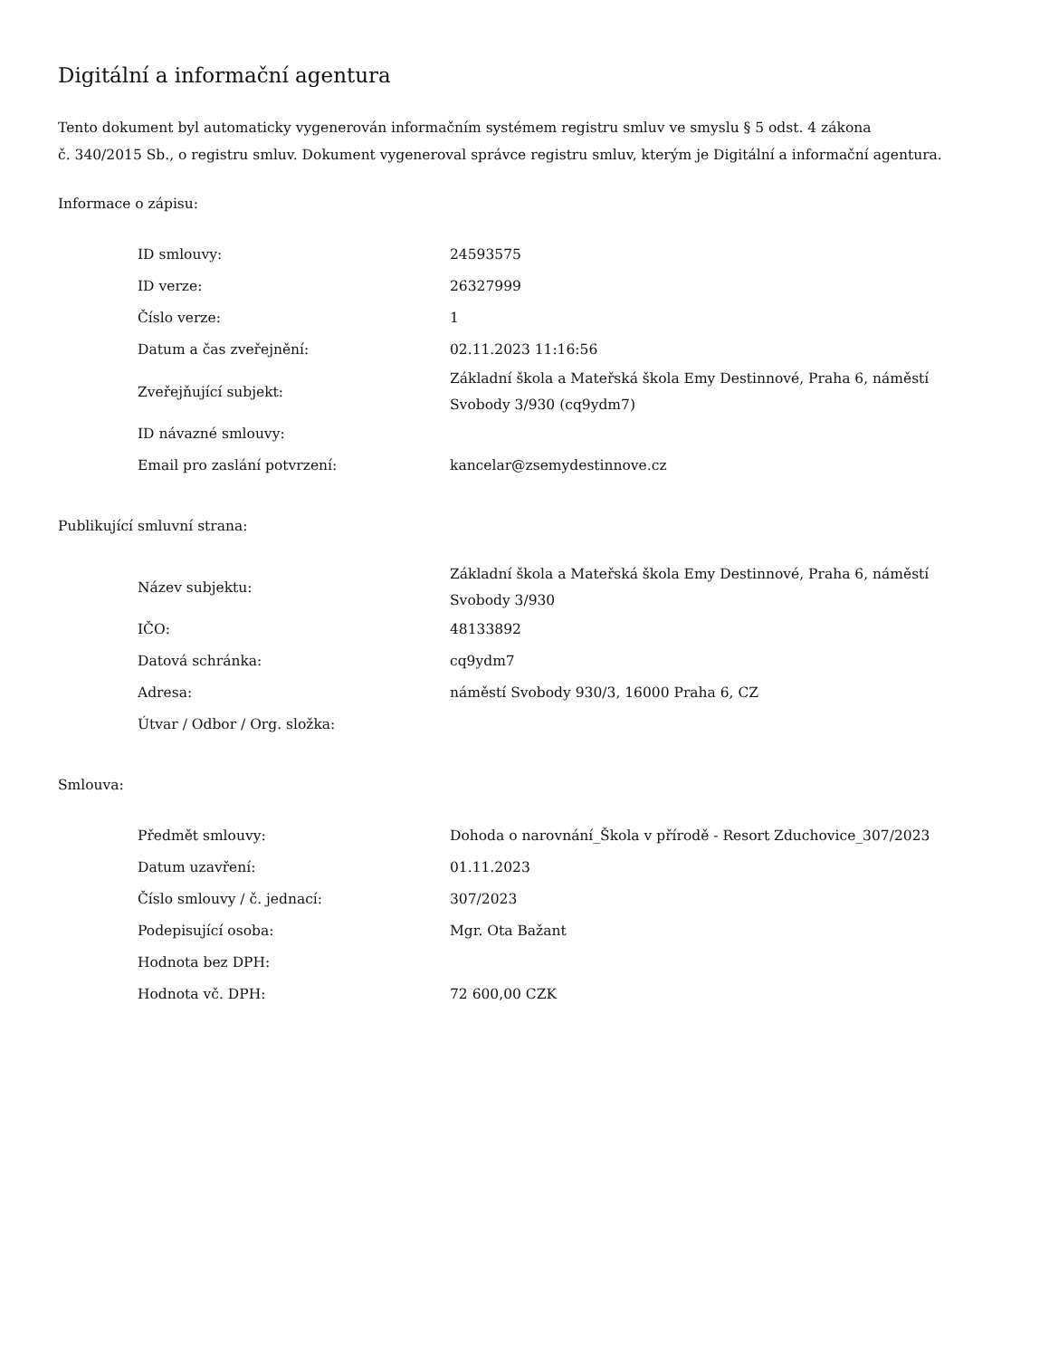Digitální a informační agentura
Tento dokument byl automaticky vygenerován informačním systémem registru smluv ve smyslu § 5 odst. 4 zákona
č. 340/2015 Sb., o registru smluv. Dokument vygeneroval správce registru smluv, kterým je Digitální a informační agentura.
Informace o zápisu:
| ID smlouvy: | 24593575 |
| ID verze: | 26327999 |
| Číslo verze: | 1 |
| Datum a čas zveřejnění: | 02.11.2023 11:16:56 |
| Zveřejňující subjekt: | Základní škola a Mateřská škola Emy Destinnové, Praha 6, náměstí Svobody 3/930 (cq9ydm7) |
| ID návazné smlouvy: | |
| Email pro zaslání potvrzení: | kancelar@zsemydestinnove.cz |
Publikující smluvní strana:
| Název subjektu: | Základní škola a Mateřská škola Emy Destinnové, Praha 6, náměstí Svobody 3/930 |
| IČO: | 48133892 |
| Datová schránka: | cq9ydm7 |
| Adresa: | náměstí Svobody 930/3, 16000 Praha 6, CZ |
| Útvar / Odbor / Org. složka: | |
Smlouva:
| Předmět smlouvy: | Dohoda o narovnání_Škola v přírodě - Resort Zduchovice_307/2023 |
| Datum uzavření: | 01.11.2023 |
| Číslo smlouvy / č. jednací: | 307/2023 |
| Podepisující osoba: | Mgr. Ota Bažant |
| Hodnota bez DPH: | |
| Hodnota vč. DPH: | 72 600,00 CZK |